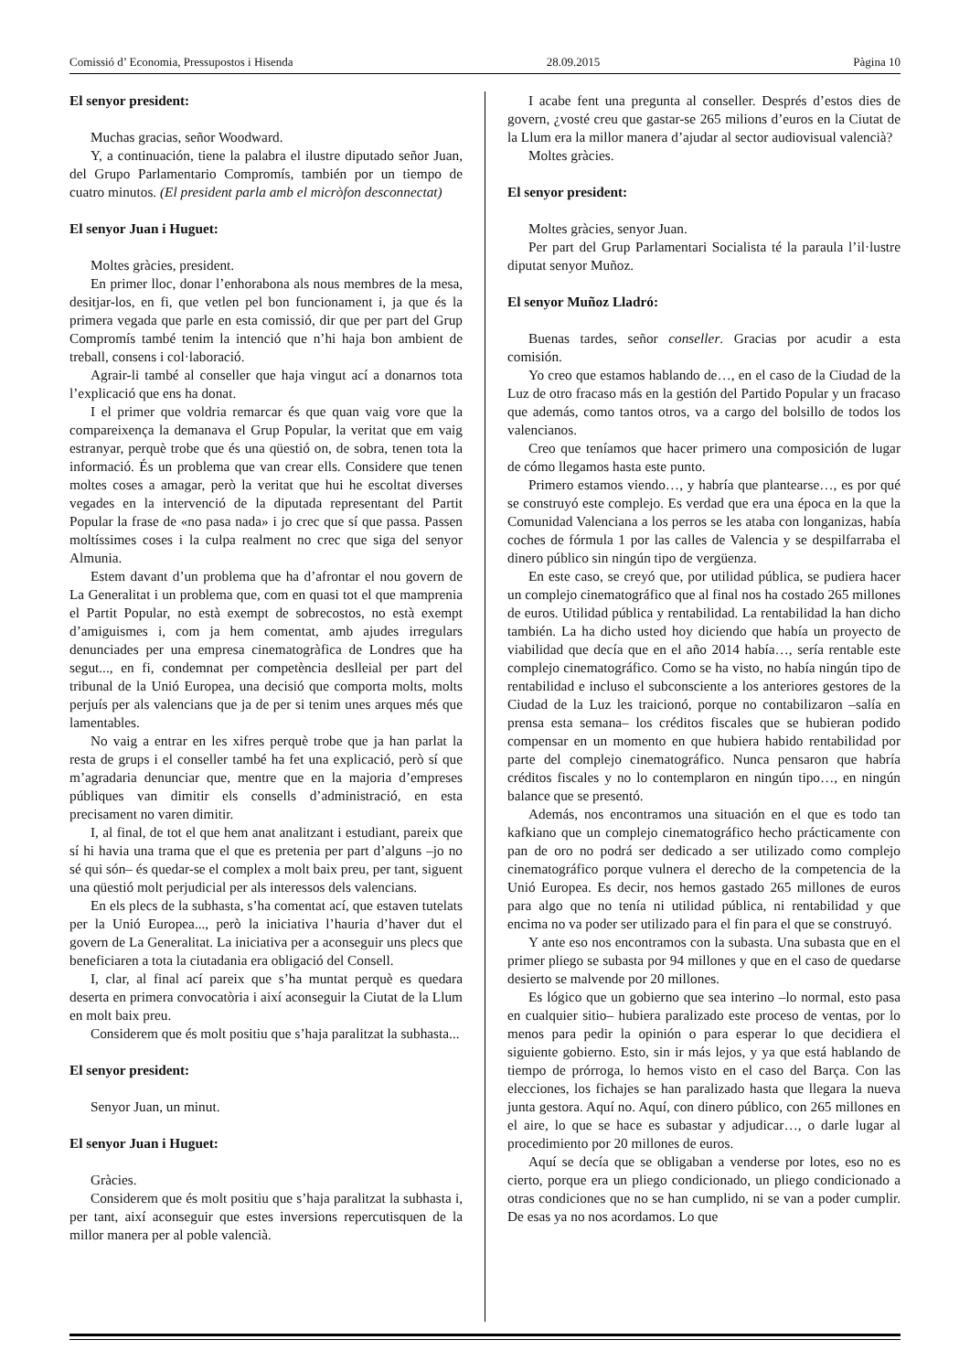Comissió d’ Economia, Pressupostos i Hisenda 28.09.2015 Pàgina 10
El senyor president:
Muchas gracias, señor Woodward.
Y, a continuación, tiene la palabra el ilustre diputado señor Juan, del Grupo Parlamentario Compromís, también por un tiempo de cuatro minutos. (El president parla amb el micròfon desconnectat)
El senyor Juan i Huguet:
Moltes gràcies, president.
En primer lloc, donar l’enhorabona als nous membres de la mesa, desitjar-los, en fi, que vetlen pel bon funcionament i, ja que és la primera vegada que parle en esta comissió, dir que per part del Grup Compromís també tenim la intenció que n’hi haja bon ambient de treball, consens i col·laboració.
Agrair-li també al conseller que haja vingut ací a donarnos tota l’explicació que ens ha donat.
I el primer que voldria remarcar és que quan vaig vore que la compareixença la demanava el Grup Popular, la veritat que em vaig estranyar, perquè trobe que és una qüestió on, de sobra, tenen tota la informació. És un problema que van crear ells. Considere que tenen moltes coses a amagar, però la veritat que hui he escoltat diverses vegades en la intervenció de la diputada representant del Partit Popular la frase de «no pasa nada» i jo crec que sí que passa. Passen moltíssimes coses i la culpa realment no crec que siga del senyor Almunia.
Estem davant d’un problema que ha d’afrontar el nou govern de La Generalitat i un problema que, com en quasi tot el que mamprenia el Partit Popular, no està exempt de sobrecostos, no està exempt d’amiguismes i, com ja hem comentat, amb ajudes irregulars denunciades per una empresa cinematogràfica de Londres que ha segut..., en fi, condemnat per competència deslleial per part del tribunal de la Unió Europea, una decisió que comporta molts, molts perjuís per als valencians que ja de per si tenim unes arques més que lamentables.
No vaig a entrar en les xifres perquè trobe que ja han parlat la resta de grups i el conseller també ha fet una explicació, però sí que m’agradaria denunciar que, mentre que en la majoria d’empreses públiques van dimitir els consells d’administració, en esta precisament no varen dimitir.
I, al final, de tot el que hem anat analitzant i estudiant, pareix que sí hi havia una trama que el que es pretenia per part d’alguns –jo no sé qui són– és quedar-se el complex a molt baix preu, per tant, siguent una qüestió molt perjudicial per als interessos dels valencians.
En els plecs de la subhasta, s’ha comentat ací, que estaven tutelats per la Unió Europea..., però la iniciativa l’hauria d’haver dut el govern de La Generalitat. La iniciativa per a aconseguir uns plecs que beneficiaren a tota la ciutadania era obligació del Consell.
I, clar, al final ací pareix que s’ha muntat perquè es quedara deserta en primera convocatòria i així aconseguir la Ciutat de la Llum en molt baix preu.
Considerem que és molt positiu que s’haja paralitzat la subhasta...
El senyor president:
Senyor Juan, un minut.
El senyor Juan i Huguet:
Gràcies.
Considerem que és molt positiu que s’haja paralitzat la subhasta i, per tant, així aconseguir que estes inversions repercutisquen de la millor manera per al poble valencià.
I acabe fent una pregunta al conseller. Després d’estos dies de govern, ¿vosté creu que gastar-se 265 milions d’euros en la Ciutat de la Llum era la millor manera d’ajudar al sector audiovisual valencià?
Moltes gràcies.
El senyor president:
Moltes gràcies, senyor Juan.
Per part del Grup Parlamentari Socialista té la paraula l’il·lustre diputat senyor Muñoz.
El senyor Muñoz Lladró:
Buenas tardes, señor conseller. Gracias por acudir a esta comisión.
Yo creo que estamos hablando de…, en el caso de la Ciudad de la Luz de otro fracaso más en la gestión del Partido Popular y un fracaso que además, como tantos otros, va a cargo del bolsillo de todos los valencianos.
Creo que teníamos que hacer primero una composición de lugar de cómo llegamos hasta este punto.
Primero estamos viendo…, y habría que plantearse…, es por qué se construyó este complejo. Es verdad que era una época en la que la Comunidad Valenciana a los perros se les ataba con longanizas, había coches de fórmula 1 por las calles de Valencia y se despilfarraba el dinero público sin ningún tipo de vergüenza.
En este caso, se creyó que, por utilidad pública, se pudiera hacer un complejo cinematográfico que al final nos ha costado 265 millones de euros. Utilidad pública y rentabilidad. La rentabilidad la han dicho también. La ha dicho usted hoy diciendo que había un proyecto de viabilidad que decía que en el año 2014 había…, sería rentable este complejo cinematográfico. Como se ha visto, no había ningún tipo de rentabilidad e incluso el subconsciente a los anteriores gestores de la Ciudad de la Luz les traicionó, porque no contabilizaron –salía en prensa esta semana– los créditos fiscales que se hubieran podido compensar en un momento en que hubiera habido rentabilidad por parte del complejo cinematográfico. Nunca pensaron que habría créditos fiscales y no lo contemplaron en ningún tipo…, en ningún balance que se presentó.
Además, nos encontramos una situación en el que es todo tan kafkiano que un complejo cinematográfico hecho prácticamente con pan de oro no podrá ser dedicado a ser utilizado como complejo cinematográfico porque vulnera el derecho de la competencia de la Unió Europea. Es decir, nos hemos gastado 265 millones de euros para algo que no tenía ni utilidad pública, ni rentabilidad y que encima no va poder ser utilizado para el fin para el que se construyó.
Y ante eso nos encontramos con la subasta. Una subasta que en el primer pliego se subasta por 94 millones y que en el caso de quedarse desierto se malvende por 20 millones.
Es lógico que un gobierno que sea interino –lo normal, esto pasa en cualquier sitio– hubiera paralizado este proceso de ventas, por lo menos para pedir la opinión o para esperar lo que decidiera el siguiente gobierno. Esto, sin ir más lejos, y ya que está hablando de tiempo de prórroga, lo hemos visto en el caso del Barça. Con las elecciones, los fichajes se han paralizado hasta que llegara la nueva junta gestora. Aquí no. Aquí, con dinero público, con 265 millones en el aire, lo que se hace es subastar y adjudicar…, o darle lugar al procedimiento por 20 millones de euros.
Aquí se decía que se obligaban a venderse por lotes, eso no es cierto, porque era un pliego condicionado, un pliego condicionado a otras condiciones que no se han cumplido, ni se van a poder cumplir. De esas ya no nos acordamos. Lo que